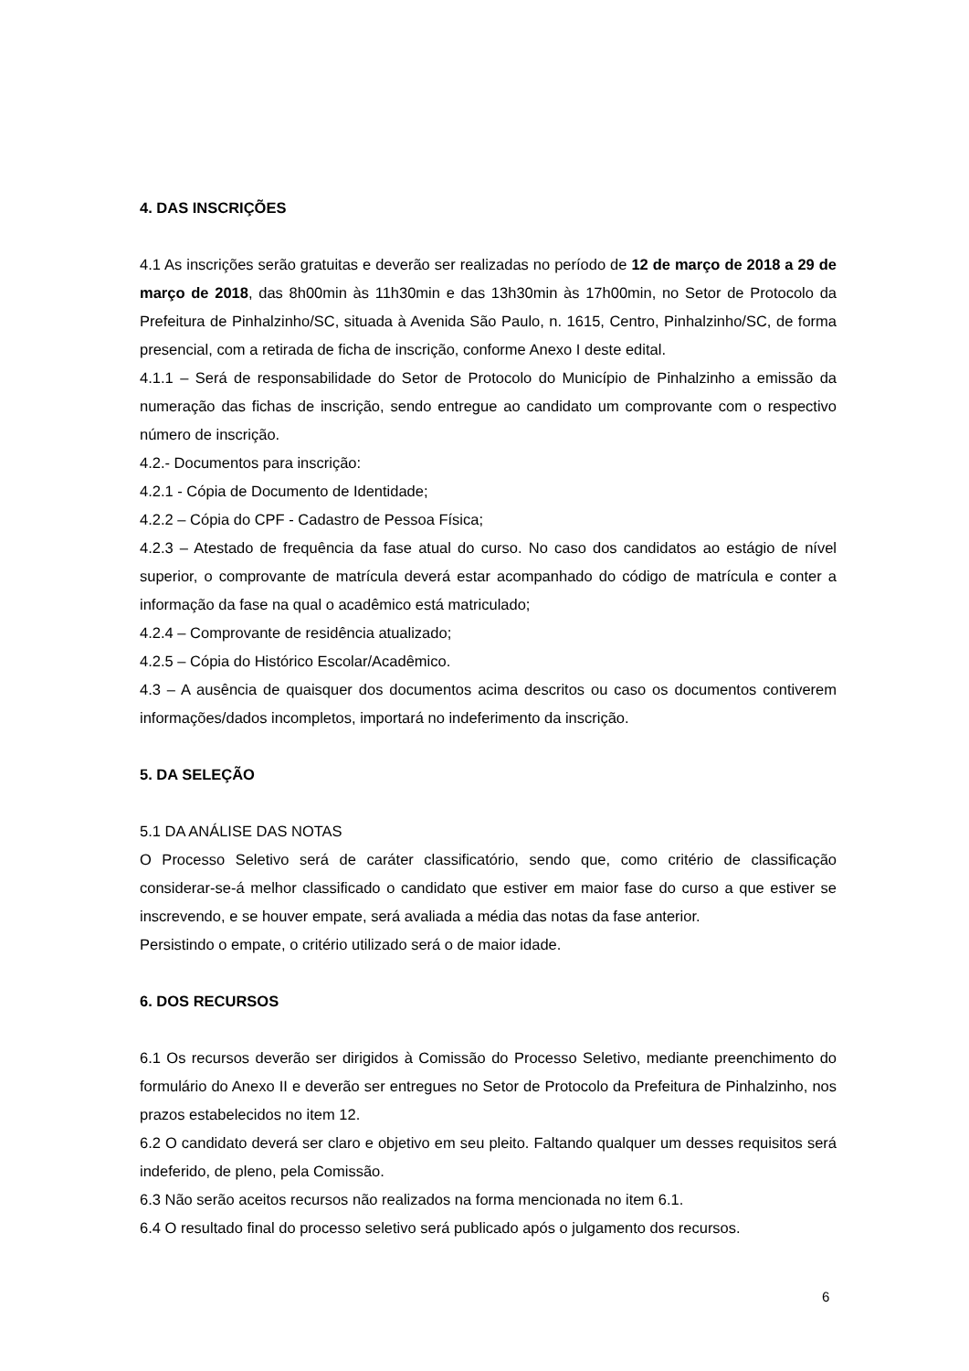4. DAS INSCRIÇÕES
4.1 As inscrições serão gratuitas e deverão ser realizadas no período de 12 de março de 2018 a 29 de março de 2018, das 8h00min às 11h30min e das 13h30min às 17h00min, no Setor de Protocolo da Prefeitura de Pinhalzinho/SC, situada à Avenida São Paulo, n. 1615, Centro, Pinhalzinho/SC, de forma presencial, com a retirada de ficha de inscrição, conforme Anexo I deste edital.
4.1.1 – Será de responsabilidade do Setor de Protocolo do Município de Pinhalzinho a emissão da numeração das fichas de inscrição, sendo entregue ao candidato um comprovante com o respectivo número de inscrição.
4.2.- Documentos para inscrição:
4.2.1 - Cópia de Documento de Identidade;
4.2.2 – Cópia do CPF - Cadastro de Pessoa Física;
4.2.3 – Atestado de frequência da fase atual do curso. No caso dos candidatos ao estágio de nível superior, o comprovante de matrícula deverá estar acompanhado do código de matrícula e conter a informação da fase na qual o acadêmico está matriculado;
4.2.4 – Comprovante de residência atualizado;
4.2.5 – Cópia do Histórico Escolar/Acadêmico.
4.3 – A ausência de quaisquer dos documentos acima descritos ou caso os documentos contiverem informações/dados incompletos, importará no indeferimento da inscrição.
5. DA SELEÇÃO
5.1 DA ANÁLISE DAS NOTAS
O Processo Seletivo será de caráter classificatório, sendo que, como critério de classificação considerar-se-á melhor classificado o candidato que estiver em maior fase do curso a que estiver se inscrevendo, e se houver empate, será avaliada a média das notas da fase anterior.
Persistindo o empate, o critério utilizado será o de maior idade.
6. DOS RECURSOS
6.1 Os recursos deverão ser dirigidos à Comissão do Processo Seletivo, mediante preenchimento do formulário do Anexo II e deverão ser entregues no Setor de Protocolo da Prefeitura de Pinhalzinho, nos prazos estabelecidos no item 12.
6.2 O candidato deverá ser claro e objetivo em seu pleito. Faltando qualquer um desses requisitos será indeferido, de pleno, pela Comissão.
6.3 Não serão aceitos recursos não realizados na forma mencionada no item 6.1.
6.4 O resultado final do processo seletivo será publicado após o julgamento dos recursos.
6